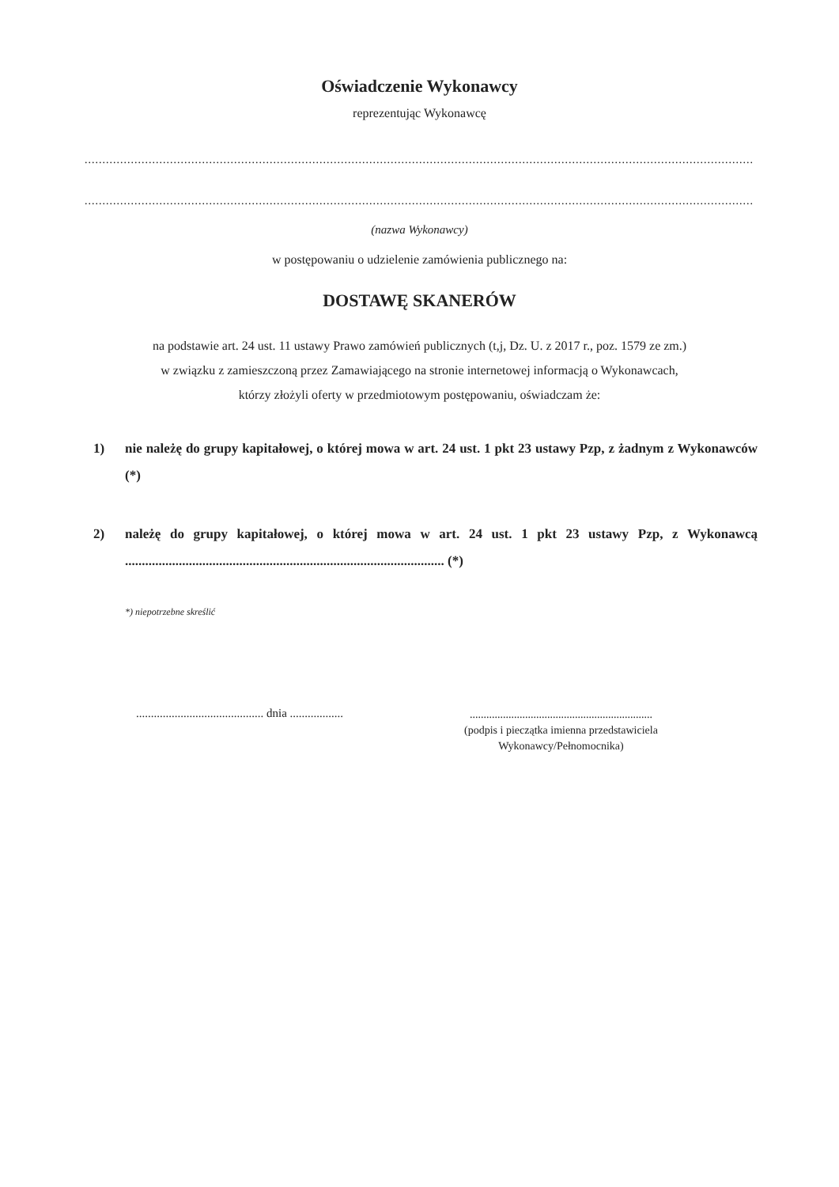Oświadczenie Wykonawcy
reprezentując Wykonawcę
............................................................................................................................................................................................
............................................................................................................................................................................................
(nazwa Wykonawcy)
w postępowaniu o udzielenie zamówienia publicznego na:
DOSTAWĘ SKANERÓW
na podstawie art. 24 ust. 11 ustawy Prawo zamówień publicznych (t,j, Dz. U. z 2017 r., poz. 1579 ze zm.)
w związku z zamieszczoną przez Zamawiającego na stronie internetowej informacją o Wykonawcach,
którzy złożyli oferty w przedmiotowym postępowaniu, oświadczam że:
1) nie należę do grupy kapitałowej, o której mowa w art. 24 ust. 1 pkt 23 ustawy Pzp, z żadnym z Wykonawców (*)
2) należę do grupy kapitałowej, o której mowa w art. 24 ust. 1 pkt 23 ustawy Pzp, z Wykonawcą ............................................................................................... (*)
*) niepotrzebne skreślić
........................................... dnia ..................
..................................................................
(podpis i pieczątka imienna przedstawiciela
Wykonawcy/Pełnomocnika)